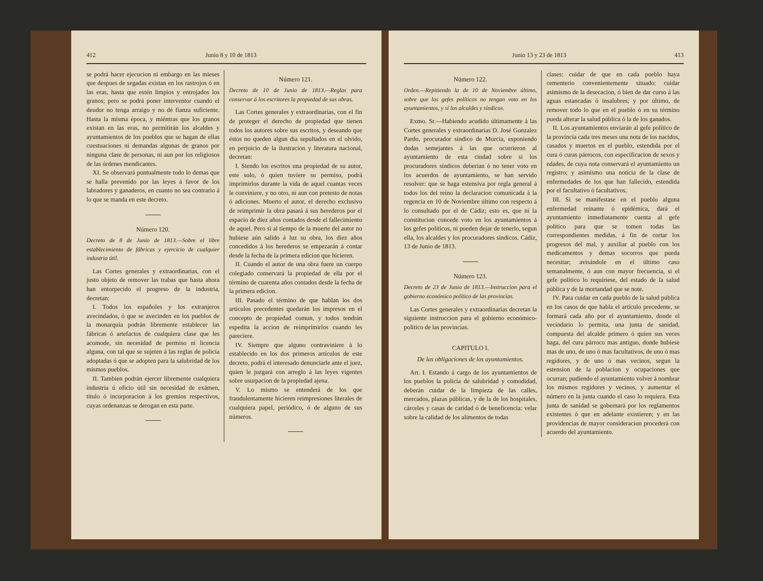412 Junio 8 y 10 de 1813
se podrá hacer ejecucion ni embargo en las mieses que despues de segadas existan en los rastrojos ó en las eras, hasta que estén limpios y entrojados los granos; pero se podrá poner interventor cuando el deudor no tenga arraigo y no dé fianza suficiente. Hasta la misma época, y miéntras que los granos existan en las eras, no permitirán los alcaldes y ayuntamientos de los pueblos que se hagan de ellas cuestuaciones ni demandas algunas de granos por ninguna clase de personas, ni aun por los religiosos de las órdenes mendicantes.
XI. Se observará puntualmente todo lo demas que se halla prevenido por las leyes á favor de los labradores y ganaderos, en cuanto no sea contrario á lo que se manda en este decreto.
Número 120.
Decreto de 8 de Junio de 1813.—Sobre el libre establecimiento de fábricas y ejercicio de cualquier industria útil.
Las Cortes generales y extraordinarias, con el justo objeto de remover las trabas que hasta ahora han entorpecido el progreso de la industria, decretan:
I. Todos los españoles y los extranjeros avecindados, ó que se avecinden en los pueblos de la monarquía podrán libremente establecer las fábricas ó artefactos de cualquiera clase que les acomode, sin necesidad de permiso ni licencia alguna, con tal que se sujeten á las reglas de policía adoptadas ó que se adopten para la salubridad de los mismos pueblos.
II. Tambien podrán ejercer libremente cualquiera industria ú oficio útil sin necesidad de exámen, título ó incorporacion á los gremios respectivos, cuyas ordenanzas se derogan en esta parte.
Número 121.
Decreto de 10 de Junio de 1813.—Reglas para conservar á los escritores la propiedad de sus obras.
Las Cortes generales y extraordinarias, con el fin de proteger el derecho de propiedad que tienen todos los autores sobre sus escritos, y deseando que éstos no queden algun dia sepultados en el olvido, en perjuicio de la ilustracion y literatura nacional, decretan:
I. Siendo los escritos una propiedad de su autor, este solo, ó quien tuviere su permiso, podrá imprimirlos durante la vida de aquel cuantas veces le conviniere, y no otro, ni aun con pretesto de notas ó adiciones. Muerto el autor, el derecho exclusivo de reimprimir la obra pasará á sus herederos por el espacio de diez años contados desde el fallecimiento de aquel. Pero si al tiempo de la muerte del autor no hubiese aún salido á luz su obra, los diez años concedidos á los herederos se empezarán á contar desde la fecha de la primera edicion que hicieren.
II. Cuando el autor de una obra fuere un cuerpo colegiado conservará la propiedad de ella por el término de cuarenta años contados desde la fecha de la primera edicion.
III. Pasado el término de que hablan los dos artículos precedentes quedarán los impresos en el concepto de propiedad comun, y todos tendrán espedita la accion de reimprimirlos cuando les pareciere.
IV. Siempre que alguno contraviniere á lo establecido en los dos primeros artículos de este decreto, podrá el interesado denunciarle ante el juez, quien le juzgará con arreglo á las leyes vigentes sobre usurpacion de la propiedad ajena.
V. Lo mismo se entenderá de los que fraudulentamente hicieren reimpresiones literales de cualquiera papel, periódico, ó de alguno de sus números.
Junio 13 y 23 de 1813 413
Número 122.
Orden.—Repitiendo la de 10 de Noviembre último, sobre que los gefes políticos no tengan voto en los ayuntamientos, y sí los alcaldes y síndicos.
Exmo. Sr.—Habiendo acudido últimamente á las Cortes generales y extraordinarias D. José Gonzalez Pardo, procurador síndico de Murcia, esponiendo dudas semejantes á las que ocurrieron al ayuntamiento de esta ciudad sobre si los procuradores síndicos deberian ó no tener voto en los acuerdos de ayuntamiento, se han servido resolver: que se haga estensiva por regla general á todos los del reino la declaracion comunicada á la regencia en 10 de Noviembre último con respecto á lo consultado por el de Cádiz; esto es, que ni la constitucion concede voto en los ayuntamientos á los gefes políticos, ni pueden dejar de tenerlo, segun ella, los alcaldes y los procuradores síndicos. Cádiz, 13 de Junio de 1813.
Número 123.
Decreto de 23 de Junio de 1813.—Instruccion para el gobierno económico político de las provincias.
Las Cortes generales y extraordinarias decretan la siguiente instruccion para el gobierno económico-político de las provincias.
CAPITULO I.
De las obligaciones de los ayuntamientos.
Art. I. Estando á cargo de los ayuntamientos de los pueblos la policía de salubridad y comodidad, deberán cuidar de la limpieza de las calles, mercados, plazas públicas, y de la de los hospitales, cárceles y casas de caridad ó de beneficencia: velar sobre la calidad de los alimentos de todas
clases: cuidar de que en cada pueblo haya cementerio convenientemente situado: cuidar asimismo de la desecacion, ó bien de dar curso á las aguas estancadas ó insalubres; y por último, de remover todo lo que en el pueblo ó en su término pueda alterar la salud pública ó la de los ganados.
II. Los ayuntamientos enviarán al gefe político de la provincia cada tres meses una nota de los nacidos, casados y muertos en el pueblo, estendida por el cura ó curas párrocos, con especificacion de sexos y edades, de cuya nota conservará el ayuntamiento un registro; y asimismo una noticia de la clase de enfermedades de los que han fallecido, estendida por el facultativo ó facultativos.
III. Si se manifestase en el pueblo alguna enfermedad reinante ó epidémica, dará el ayuntamiento inmediatamente cuenta al gefe político para que se tomen todas las correspondientes medidas, á fin de cortar los progresos del mal, y auxiliar al pueblo con los medicamentos y demas socorros que pueda necesitar; avisándole en el último caso semanalmente, ó aun con mayor frecuencia, si el gefe político lo requiriese, del estado de la salud pública y de la mortandad que se note.
IV. Para cuidar en cada pueblo de la salud pública en los casos de que habla el artículo precedente, se formará cada año por el ayuntamiento, donde el vecindario lo permita, una junta de sanidad, compuesta del alcalde primero ó quien sus veces haga, del cura párroco mas antiguo, donde hubiese mas de uno, de uno ó mas facultativos, de uno ó mas regidores, y de uno ó mas vecinos, segun la estension de la poblacion y ocupaciones que ocurran; pudiendo el ayuntamiento volver á nombrar los mismos regidores y vecinos, y aumentar el número en la junta cuando el caso lo requiera. Esta junta de sanidad se gobernará por los reglamentos existentes ó que en adelante existieren; y en las providencias de mayor consideracion procederá con acuerdo del ayuntamiento.